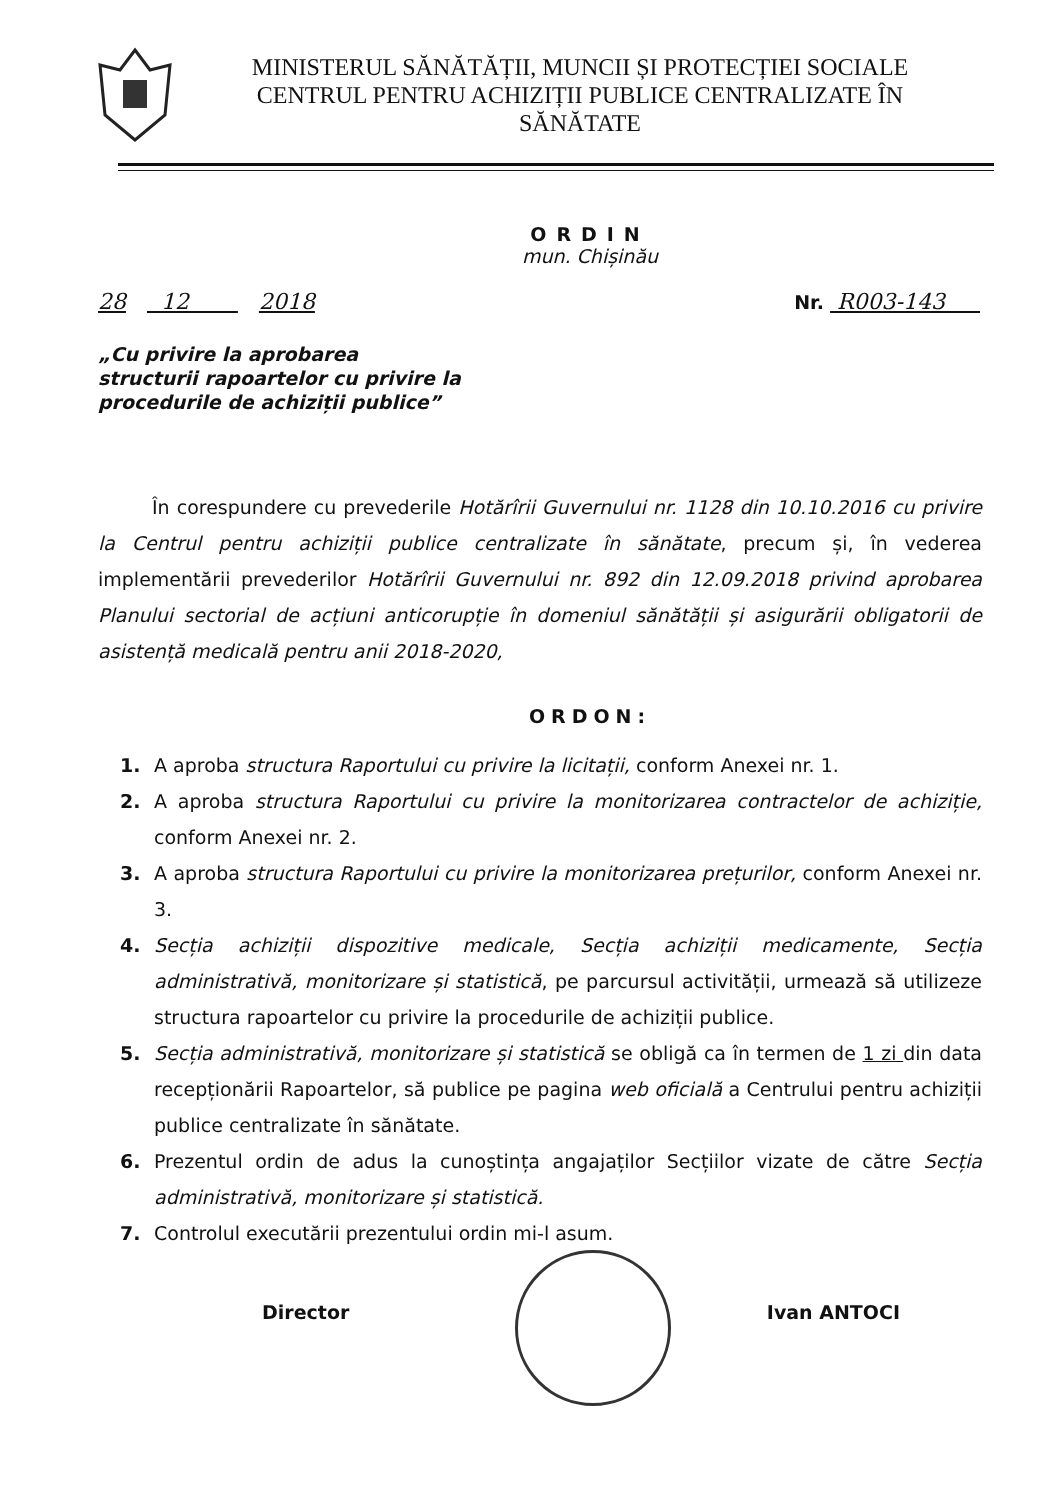MINISTERUL SĂNĂTĂȚII, MUNCII ȘI PROTECȚIEI SOCIALE
CENTRUL PENTRU ACHIZIȚII PUBLICE CENTRALIZATE ÎN SĂNĂTATE
ORDIN
mun. Chișinău
28 12 2018 Nr. R003-143
„Cu privire la aprobarea
structurii rapoartelor cu privire la
procedurile de achiziții publice”
În corespundere cu prevederile Hotărîrii Guvernului nr. 1128 din 10.10.2016 cu privire la Centrul pentru achiziții publice centralizate în sănătate, precum și, în vederea implementării prevederilor Hotărîrii Guvernului nr. 892 din 12.09.2018 privind aprobarea Planului sectorial de acțiuni anticorupție în domeniul sănătății și asigurării obligatorii de asistență medicală pentru anii 2018-2020,
ORDON:
1. A aproba structura Raportului cu privire la licitații, conform Anexei nr. 1.
2. A aproba structura Raportului cu privire la monitorizarea contractelor de achiziție, conform Anexei nr. 2.
3. A aproba structura Raportului cu privire la monitorizarea prețurilor, conform Anexei nr. 3.
4. Secția achiziții dispozitive medicale, Secția achiziții medicamente, Secția administrativă, monitorizare și statistică, pe parcursul activității, urmează să utilizeze structura rapoartelor cu privire la procedurile de achiziții publice.
5. Secția administrativă, monitorizare și statistică se obligă ca în termen de 1 zi din data recepționării Rapoartelor, să publice pe pagina web oficială a Centrului pentru achiziții publice centralizate în sănătate.
6. Prezentul ordin de adus la cunoștința angajaților Secțiilor vizate de către Secția administrativă, monitorizare și statistică.
7. Controlul executării prezentului ordin mi-l asum.
Director Ivan ANTOCI